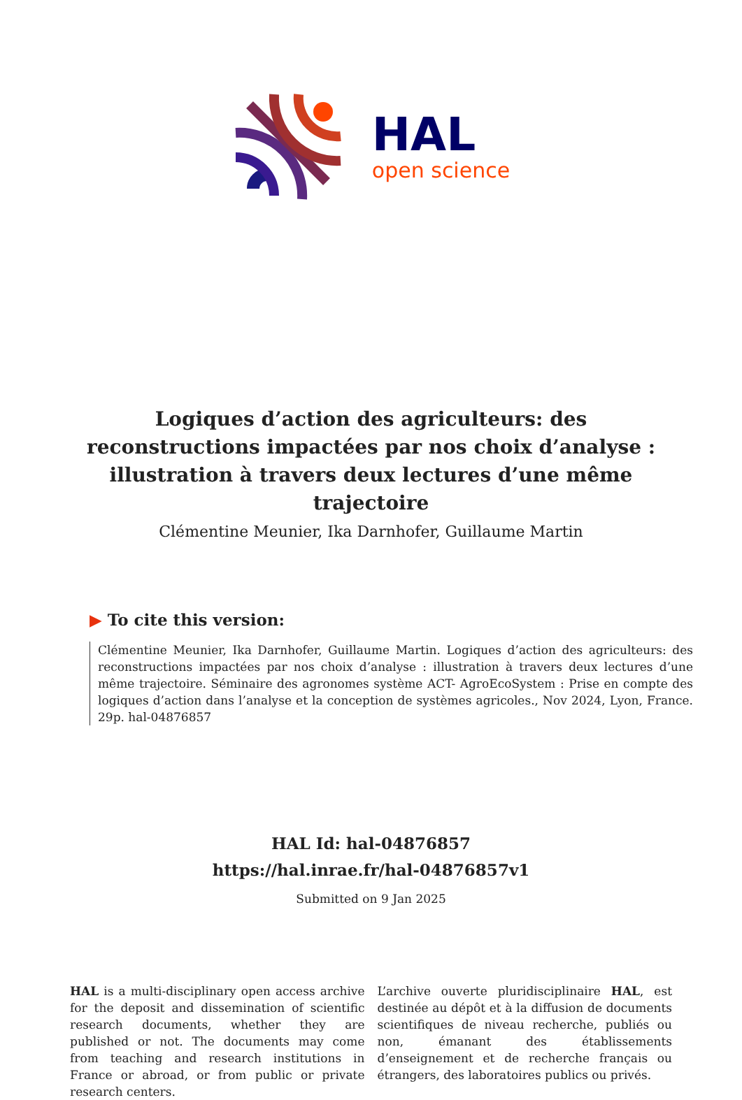HAL
open science
Logiques d’action des agriculteurs: des reconstructions impactées par nos choix d’analyse : illustration à travers deux lectures d’une même trajectoire
Clémentine Meunier, Ika Darnhofer, Guillaume Martin
▶ To cite this version:
Clémentine Meunier, Ika Darnhofer, Guillaume Martin. Logiques d’action des agriculteurs: des reconstructions impactées par nos choix d’analyse : illustration à travers deux lectures d’une même trajectoire. Séminaire des agronomes système ACT- AgroEcoSystem : Prise en compte des logiques d’action dans l’analyse et la conception de systèmes agricoles., Nov 2024, Lyon, France. 29p. hal-04876857
HAL Id: hal-04876857
https://hal.inrae.fr/hal-04876857v1
Submitted on 9 Jan 2025
HAL is a multi-disciplinary open access archive for the deposit and dissemination of scientific research documents, whether they are published or not. The documents may come from teaching and research institutions in France or abroad, or from public or private research centers.
L’archive ouverte pluridisciplinaire HAL, est destinée au dépôt et à la diffusion de documents scientifiques de niveau recherche, publiés ou non, émanant des établissements d’enseignement et de recherche français ou étrangers, des laboratoires publics ou privés.